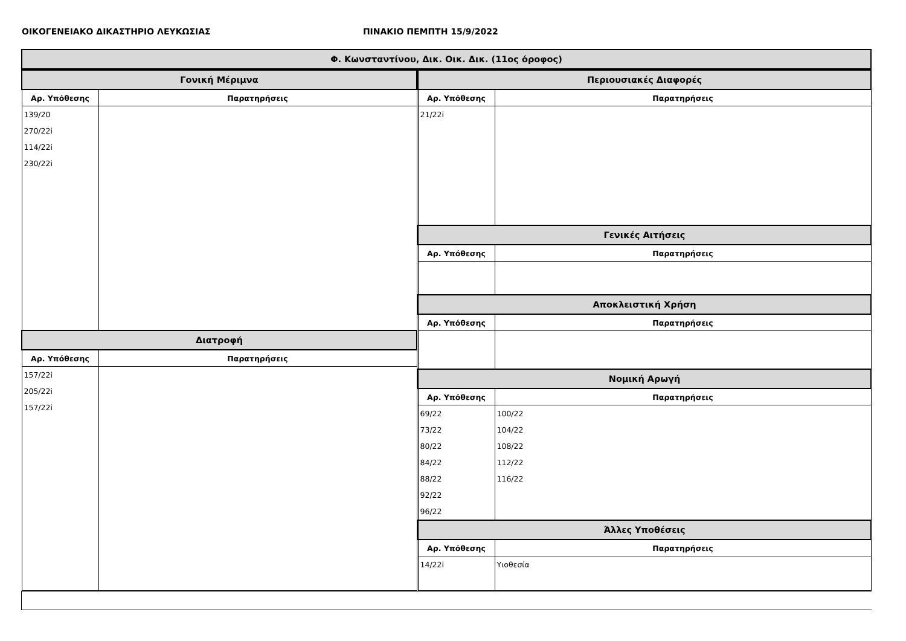ΟΙΚΟΓΕΝΕΙΑΚΟ ΔΙΚΑΣΤΗΡΙΟ ΛΕΥΚΩΣΙΑΣ ΠΙΝΑΚΙΟ ΠΕΜΠΤΗ 15/9/2022
| Φ. Κωνσταντίνου, Δικ. Οικ. Δικ. (11ος όροφος) |
| Γονική Μέριμνα | |
| Αρ. Υπόθεσης | Παρατηρήσεις |
| 139/20 270/22i 114/22i 230/22i | |
| Διατροφή | |
| Αρ. Υπόθεσης | Παρατηρήσεις |
| 157/22i 205/22i 157/22i | |
| Περιουσιακές Διαφορές | |
| Αρ. Υπόθεσης | Παρατηρήσεις |
| 21/22i | |
| Γενικές Αιτήσεις | |
| Αρ. Υπόθεσης | Παρατηρήσεις |
| Αποκλειστική Χρήση | |
| Αρ. Υπόθεσης | Παρατηρήσεις |
| Νομική Αρωγή | |
| Αρ. Υπόθεσης | Παρατηρήσεις |
| 69/22 73/22 80/22 84/22 88/22 92/22 96/22 | 100/22 104/22 108/22 112/22 116/22 |
| Άλλες Υποθέσεις | |
| Αρ. Υπόθεσης | Παρατηρήσεις |
| 14/22i | Υιοθεσία |